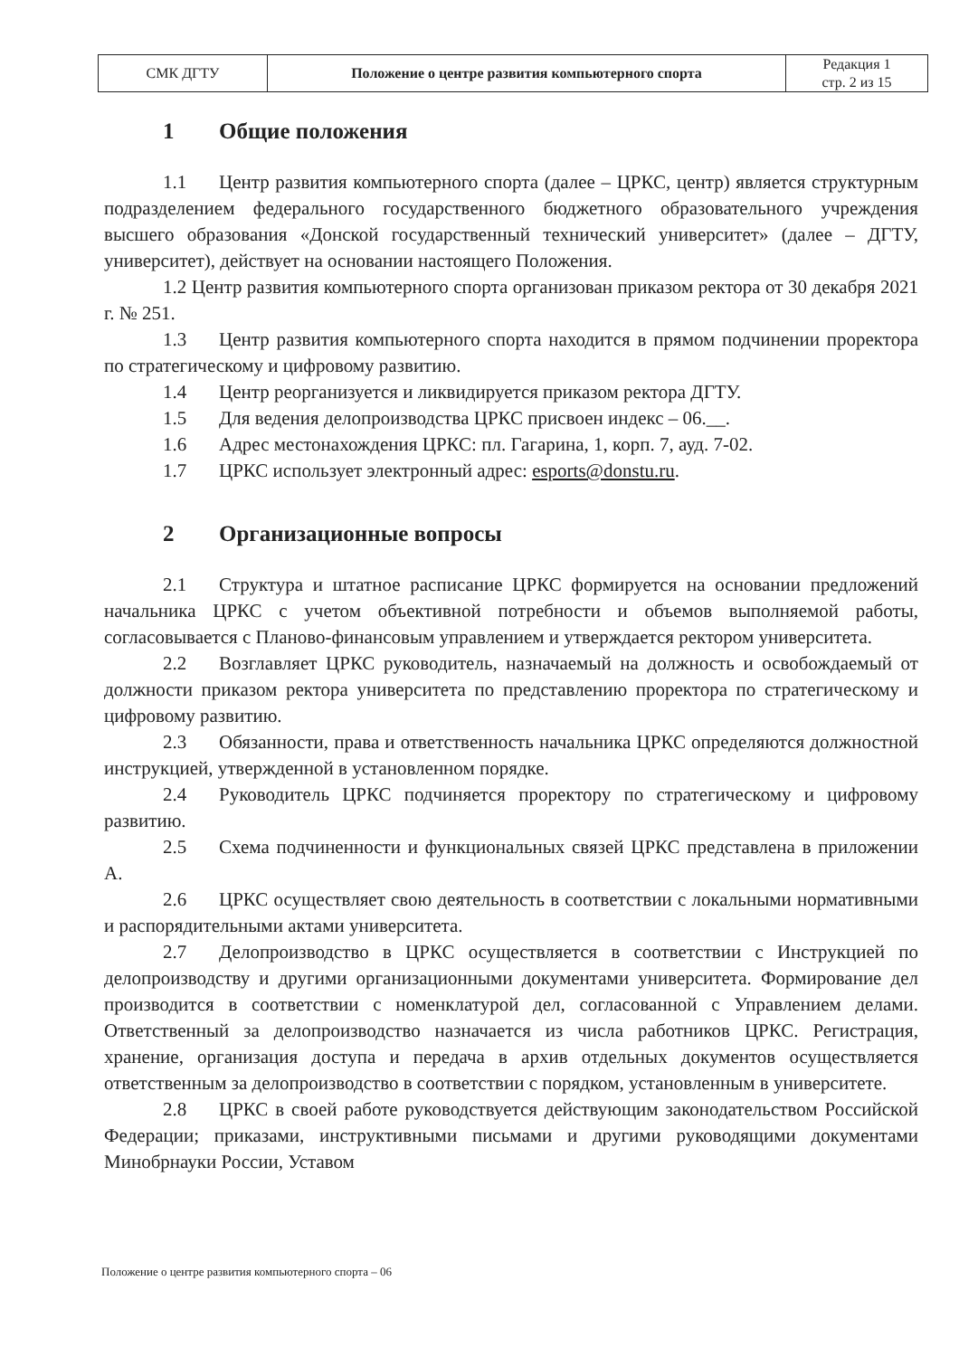| СМК ДГТУ | Положение о центре развития компьютерного спорта | Редакция 1 стр. 2 из 15 |
1 Общие положения
1.1 Центр развития компьютерного спорта (далее – ЦРКС, центр) является структурным подразделением федерального государственного бюджетного образовательного учреждения высшего образования «Донской государственный технический университет» (далее – ДГТУ, университет), действует на основании настоящего Положения.
1.2 Центр развития компьютерного спорта организован приказом ректора от 30 декабря 2021 г. № 251.
1.3 Центр развития компьютерного спорта находится в прямом подчинении проректора по стратегическому и цифровому развитию.
1.4 Центр реорганизуется и ликвидируется приказом ректора ДГТУ.
1.5 Для ведения делопроизводства ЦРКС присвоен индекс – 06.__.
1.6 Адрес местонахождения ЦРКС: пл. Гагарина, 1, корп. 7, ауд. 7-02.
1.7 ЦРКС использует электронный адрес: esports@donstu.ru.
2 Организационные вопросы
2.1 Структура и штатное расписание ЦРКС формируется на основании предложений начальника ЦРКС с учетом объективной потребности и объемов выполняемой работы, согласовывается с Планово-финансовым управлением и утверждается ректором университета.
2.2 Возглавляет ЦРКС руководитель, назначаемый на должность и освобождаемый от должности приказом ректора университета по представлению проректора по стратегическому и цифровому развитию.
2.3 Обязанности, права и ответственность начальника ЦРКС определяются должностной инструкцией, утвержденной в установленном порядке.
2.4 Руководитель ЦРКС подчиняется проректору по стратегическому и цифровому развитию.
2.5 Схема подчиненности и функциональных связей ЦРКС представлена в приложении А.
2.6 ЦРКС осуществляет свою деятельность в соответствии с локальными нормативными и распорядительными актами университета.
2.7 Делопроизводство в ЦРКС осуществляется в соответствии с Инструкцией по делопроизводству и другими организационными документами университета. Формирование дел производится в соответствии с номенклатурой дел, согласованной с Управлением делами. Ответственный за делопроизводство назначается из числа работников ЦРКС. Регистрация, хранение, организация доступа и передача в архив отдельных документов осуществляется ответственным за делопроизводство в соответствии с порядком, установленным в университете.
2.8 ЦРКС в своей работе руководствуется действующим законодательством Российской Федерации; приказами, инструктивными письмами и другими руководящими документами Минобрнауки России, Уставом
Положение о центре развития компьютерного спорта – 06